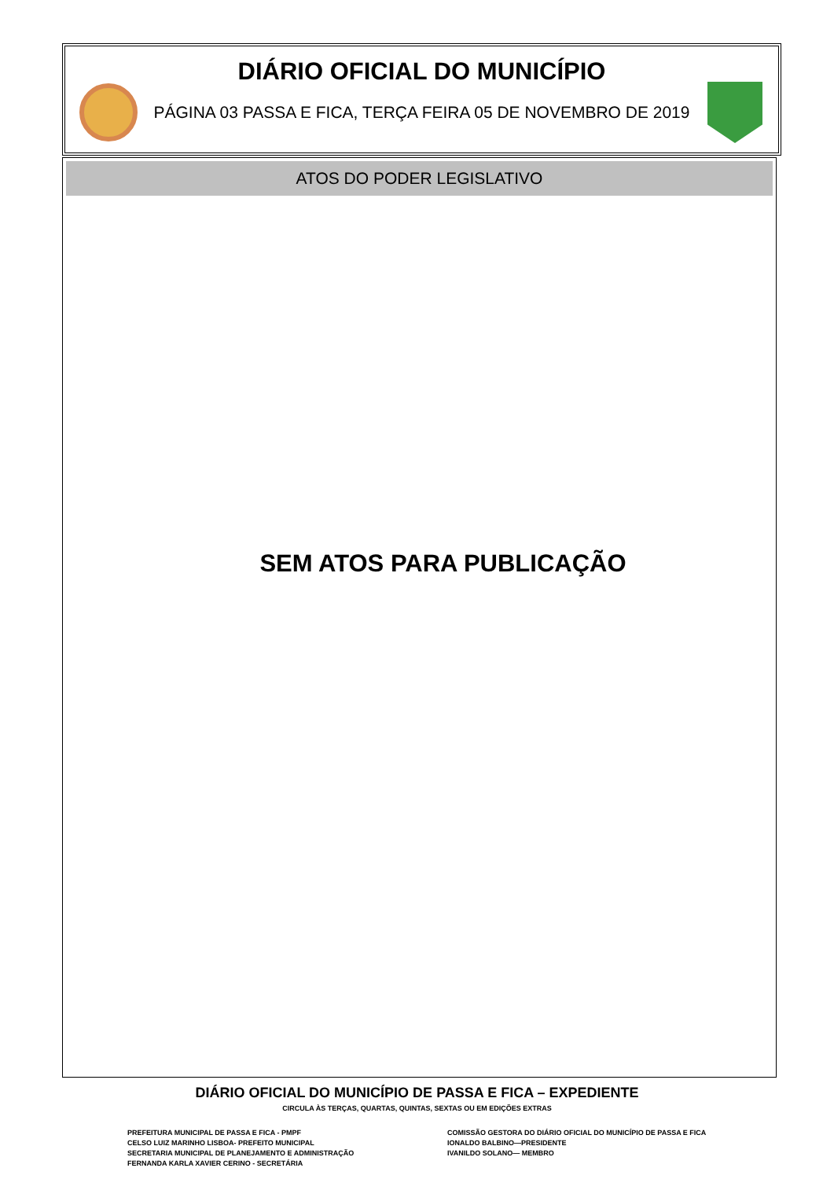DIÁRIO OFICIAL DO MUNICÍPIO
PÁGINA 03 PASSA E FICA, TERÇA FEIRA 05 DE NOVEMBRO DE 2019
ATOS DO PODER LEGISLATIVO
SEM ATOS PARA PUBLICAÇÃO
DIÁRIO OFICIAL DO MUNICÍPIO DE PASSA E FICA – EXPEDIENTE
CIRCULA ÀS TERÇAS, QUARTAS, QUINTAS, SEXTAS OU EM EDIÇÕES EXTRAS
PREFEITURA MUNICIPAL DE PASSA E FICA - PMPF
CELSO LUIZ MARINHO LISBOA- PREFEITO MUNICIPAL
SECRETARIA MUNICIPAL DE PLANEJAMENTO E ADMINISTRAÇÃO
FERNANDA KARLA XAVIER CERINO - SECRETÁRIA
COMISSÃO GESTORA DO DIÁRIO OFICIAL DO MUNICÍPIO DE PASSA E FICA
IONALDO BALBINO—PRESIDENTE
IVANILDO SOLANO— MEMBRO